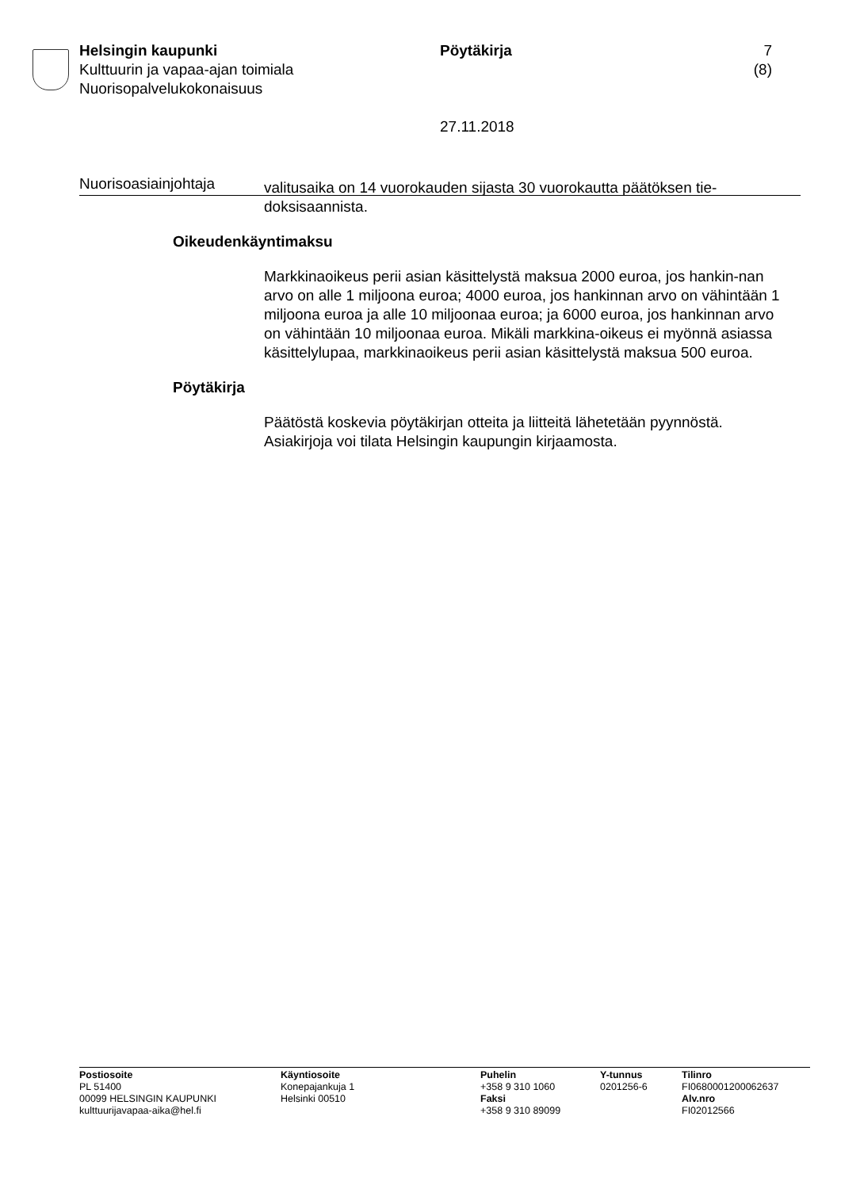Helsingin kaupunki
Kulttuurin ja vapaa-ajan toimiala
Nuorisopalvelukokonaisuus
Pöytäkirja
27.11.2018
7 (8)
Nuorisoasiainjohtaja
valitusaika on 14 vuorokauden sijasta 30 vuorokautta päätöksen tie-doksisaannista.
Oikeudenkäyntimaksu
Markkinaoikeus perii asian käsittelystä maksua 2000 euroa, jos hankin-nan arvo on alle 1 miljoona euroa; 4000 euroa, jos hankinnan arvo on vähintään 1 miljoona euroa ja alle 10 miljoonaa euroa; ja 6000 euroa, jos hankinnan arvo on vähintään 10 miljoonaa euroa. Mikäli markkina-oikeus ei myönnä asiassa käsittelylupaa, markkinaoikeus perii asian käsittelystä maksua 500 euroa.
Pöytäkirja
Päätöstä koskevia pöytäkirjan otteita ja liitteitä lähetetään pyynnöstä. Asiakirjoja voi tilata Helsingin kaupungin kirjaamosta.
Postiosoite
PL 51400
00099 HELSINGIN KAUPUNKI
kulttuurijavapaa-aika@hel.fi
Käyntiosoite
Konepajankuja 1
Helsinki 00510
Puhelin
+358 9 310 1060
Faksi
+358 9 310 89099
Y-tunnus
0201256-6
Tilinro
FI0680001200062637
Alv.nro
FI02012566